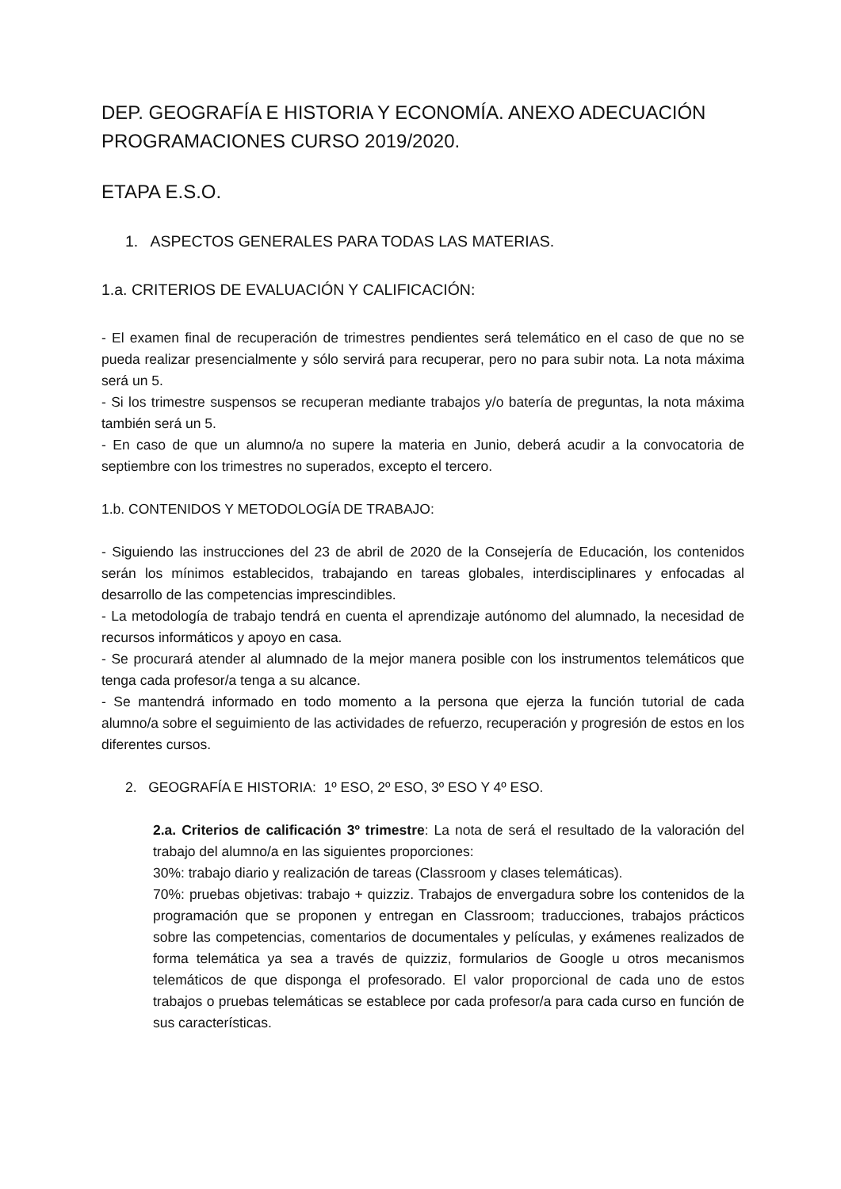DEP. GEOGRAFÍA E HISTORIA Y ECONOMÍA. ANEXO ADECUACIÓN PROGRAMACIONES CURSO 2019/2020.
ETAPA E.S.O.
1. ASPECTOS GENERALES PARA TODAS LAS MATERIAS.
1.a. CRITERIOS DE EVALUACIÓN Y CALIFICACIÓN:
- El examen final de recuperación de trimestres pendientes será telemático en el caso de que no se pueda realizar presencialmente y sólo servirá para recuperar, pero no para subir nota. La nota máxima será un 5.
- Si los trimestre suspensos se recuperan mediante trabajos y/o batería de preguntas, la nota máxima también será un 5.
- En caso de que un alumno/a no supere la materia en Junio, deberá acudir a la convocatoria de septiembre con los trimestres no superados, excepto el tercero.
1.b. CONTENIDOS Y METODOLOGÍA DE TRABAJO:
- Siguiendo las instrucciones del 23 de abril de 2020 de la Consejería de Educación, los contenidos serán los mínimos establecidos, trabajando en tareas globales, interdisciplinares y enfocadas al desarrollo de las competencias imprescindibles.
- La metodología de trabajo tendrá en cuenta el aprendizaje autónomo del alumnado, la necesidad de recursos informáticos y apoyo en casa.
- Se procurará atender al alumnado de la mejor manera posible con los instrumentos telemáticos que tenga cada profesor/a tenga a su alcance.
- Se mantendrá informado en todo momento a la persona que ejerza la función tutorial de cada alumno/a sobre el seguimiento de las actividades de refuerzo, recuperación y progresión de estos en los diferentes cursos.
2. GEOGRAFÍA E HISTORIA: 1º ESO, 2º ESO, 3º ESO Y 4º ESO.
2.a. Criterios de calificación 3º trimestre: La nota de será el resultado de la valoración del trabajo del alumno/a en las siguientes proporciones:
30%: trabajo diario y realización de tareas (Classroom y clases telemáticas).
70%: pruebas objetivas: trabajo + quizziz. Trabajos de envergadura sobre los contenidos de la programación que se proponen y entregan en Classroom; traducciones, trabajos prácticos sobre las competencias, comentarios de documentales y películas, y exámenes realizados de forma telemática ya sea a través de quizziz, formularios de Google u otros mecanismos telemáticos de que disponga el profesorado. El valor proporcional de cada uno de estos trabajos o pruebas telemáticas se establece por cada profesor/a para cada curso en función de sus características.